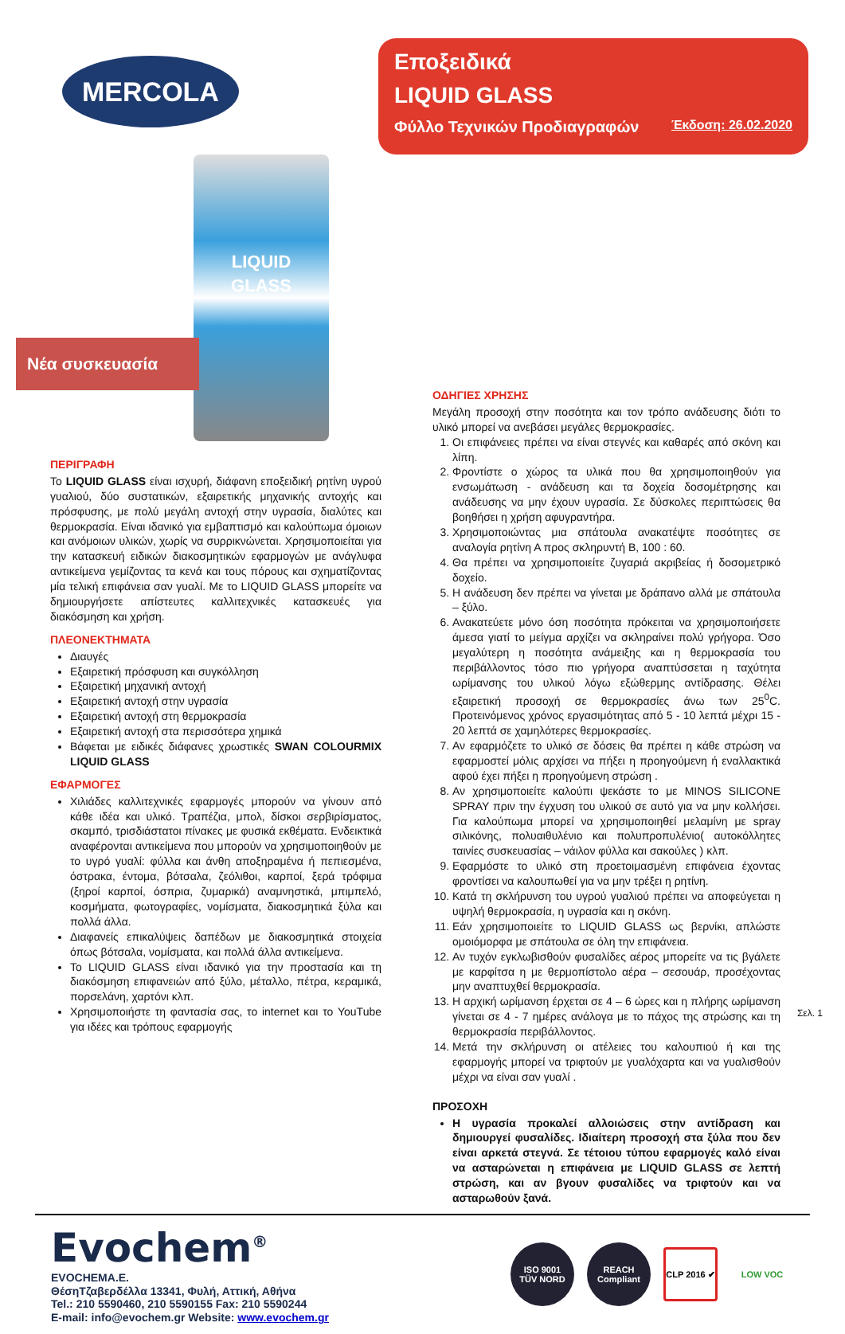MERCOLA
Εποξειδικά
LIQUID GLASS
Φύλλο Τεχνικών Προδιαγραφών Έκδοση: 26.02.2020
Νέα συσκευασία
LIQUID
GLASS
ΠΕΡΙΓΡΑΦΗ
Το LIQUID GLASS είναι ισχυρή, διάφανη εποξειδική ρητίνη υγρού γυαλιού, δύο συστατικών, εξαιρετικής μηχανικής αντοχής και πρόσφυσης, με πολύ μεγάλη αντοχή στην υγρασία, διαλύτες και θερμοκρασία. Είναι ιδανικό για εμβαπτισμό και καλούπωμα όμοιων και ανόμοιων υλικών, χωρίς να συρρικνώνεται. Χρησιμοποιείται για την κατασκευή ειδικών διακοσμητικών εφαρμογών με ανάγλυφα αντικείμενα γεμίζοντας τα κενά και τους πόρους και σχηματίζοντας μία τελική επιφάνεια σαν γυαλί. Με το LIQUID GLASS μπορείτε να δημιουργήσετε απίστευτες καλλιτεχνικές κατασκευές για διακόσμηση και χρήση.
ΠΛΕΟΝΕΚΤΗΜΑΤΑ
Διαυγές
Εξαιρετική πρόσφυση και συγκόλληση
Εξαιρετική μηχανική αντοχή
Εξαιρετική αντοχή στην υγρασία
Εξαιρετική αντοχή στη θερμοκρασία
Εξαιρετική αντοχή στα περισσότερα χημικά
Βάφεται με ειδικές διάφανες χρωστικές SWAN COLOURMIX LIQUID GLASS
ΕΦΑΡΜΟΓΕΣ
Χιλιάδες καλλιτεχνικές εφαρμογές μπορούν να γίνουν από κάθε ιδέα και υλικό. Τραπέζια, μπολ, δίσκοι σερβιρίσματος, σκαμπό, τρισδιάστατοι πίνακες με φυσικά εκθέματα. Ενδεικτικά αναφέρονται αντικείμενα που μπορούν να χρησιμοποιηθούν με το υγρό γυαλί: φύλλα και άνθη αποξηραμένα ή πεπιεσμένα, όστρακα, έντομα, βότσαλα, ζεόλιθοι, καρποί, ξερά τρόφιμα (ξηροί καρποί, όσπρια, ζυμαρικά) αναμνηστικά, μπιμπελό, κοσμήματα, φωτογραφίες, νομίσματα, διακοσμητικά ξύλα και πολλά άλλα.
Διαφανείς επικαλύψεις δαπέδων με διακοσμητικά στοιχεία όπως βότσαλα, νομίσματα, και πολλά άλλα αντικείμενα.
Το LIQUID GLASS είναι ιδανικό για την προστασία και τη διακόσμηση επιφανειών από ξύλο, μέταλλο, πέτρα, κεραμικά, πορσελάνη, χαρτόνι κλπ.
Χρησιμοποιήστε τη φαντασία σας, το internet και το YouTube για ιδέες και τρόπους εφαρμογής
ΟΔΗΓΙΕΣ ΧΡΗΣΗΣ
Μεγάλη προσοχή στην ποσότητα και τον τρόπο ανάδευσης διότι το υλικό μπορεί να ανεβάσει μεγάλες θερμοκρασίες.
1. Οι επιφάνειες πρέπει να είναι στεγνές και καθαρές από σκόνη και λίπη.
2. Φροντίστε ο χώρος τα υλικά που θα χρησιμοποιηθούν για ενσωμάτωση - ανάδευση και τα δοχεία δοσομέτρησης και ανάδευσης να μην έχουν υγρασία. Σε δύσκολες περιπτώσεις θα βοηθήσει η χρήση αφυγραντήρα.
3. Χρησιμοποιώντας μια σπάτουλα ανακατέψτε ποσότητες σε αναλογία ρητίνη Α προς σκληρυντή Β, 100 : 60.
4. Θα πρέπει να χρησιμοποιείτε ζυγαριά ακριβείας ή δοσομετρικό δοχείο.
5. Η ανάδευση δεν πρέπει να γίνεται με δράπανο αλλά με σπάτουλα – ξύλο.
6. Ανακατεύετε μόνο όση ποσότητα πρόκειται να χρησιμοποιήσετε άμεσα γιατί το μείγμα αρχίζει να σκληραίνει πολύ γρήγορα. Όσο μεγαλύτερη η ποσότητα ανάμειξης και η θερμοκρασία του περιβάλλοντος τόσο πιο γρήγορα αναπτύσσεται η ταχύτητα ωρίμανσης του υλικού λόγω εξώθερμης αντίδρασης. Θέλει εξαιρετική προσοχή σε θερμοκρασίες άνω των 25<sup>0</sup>C. Προτεινόμενος χρόνος εργασιμότητας από 5 - 10 λεπτά μέχρι 15 - 20 λεπτά σε χαμηλότερες θερμοκρασίες.
7. Αν εφαρμόζετε το υλικό σε δόσεις θα πρέπει η κάθε στρώση να εφαρμοστεί μόλις αρχίσει να πήξει η προηγούμενη ή εναλλακτικά αφού έχει πήξει η προηγούμενη στρώση .
8. Αν χρησιμοποιείτε καλούπι ψεκάστε το με MINOS SILICONE SPRAY πριν την έγχυση του υλικού σε αυτό για να μην κολλήσει. Για καλούπωμα μπορεί να χρησιμοποιηθεί μελαμίνη με spray σιλικόνης, πολυαιθυλένιο και πολυπροπυλένιο( αυτοκόλλητες ταινίες συσκευασίας – νάιλον φύλλα και σακούλες ) κλπ.
9. Εφαρμόστε το υλικό στη προετοιμασμένη επιφάνεια έχοντας φροντίσει να καλουπωθεί για να μην τρέξει η ρητίνη.
10. Κατά τη σκλήρυνση του υγρού γυαλιού πρέπει να αποφεύγεται η υψηλή θερμοκρασία, η υγρασία και η σκόνη.
11. Εάν χρησιμοποιείτε το LIQUID GLASS ως βερνίκι, απλώστε ομοιόμορφα με σπάτουλα σε όλη την επιφάνεια.
12. Αν τυχόν εγκλωβισθούν φυσαλίδες αέρος μπορείτε να τις βγάλετε με καρφίτσα η με θερμοπίστολο αέρα – σεσουάρ, προσέχοντας μην αναπτυχθεί θερμοκρασία.
13. Η αρχική ωρίμανση έρχεται σε 4 – 6 ώρες και η πλήρης ωρίμανση γίνεται σε 4 - 7 ημέρες ανάλογα με το πάχος της στρώσης και τη θερμοκρασία περιβάλλοντος.
14. Μετά την σκλήρυνση οι ατέλειες του καλουπιού ή και της εφαρμογής μπορεί να τριφτούν με γυαλόχαρτα και να γυαλισθούν μέχρι να είναι σαν γυαλί .
ΠΡΟΣΟΧΗ
Η υγρασία προκαλεί αλλοιώσεις στην αντίδραση και δημιουργεί φυσαλίδες. Ιδιαίτερη προσοχή στα ξύλα που δεν είναι αρκετά στεγνά. Σε τέτοιου τύπου εφαρμογές καλό είναι να ασταρώνεται η επιφάνεια με LIQUID GLASS σε λεπτή στρώση, και αν βγουν φυσαλίδες να τριφτούν και να ασταρωθούν ξανά.
Σελ. 1
Evochem<sup>®</sup>
EVOCHEMA.E.
ΘέσηΤζαβερδέλλα 13341, Φυλή, Αττική, Αθήνα
Tel.: 210 5590460, 210 5590155 Fax: 210 5590244
E-mail: info@evochem.gr Website: www.evochem.gr
ISO 9001
TÜV NORD
REACH Compliant
CLP 2016 ✔
LOW VOC